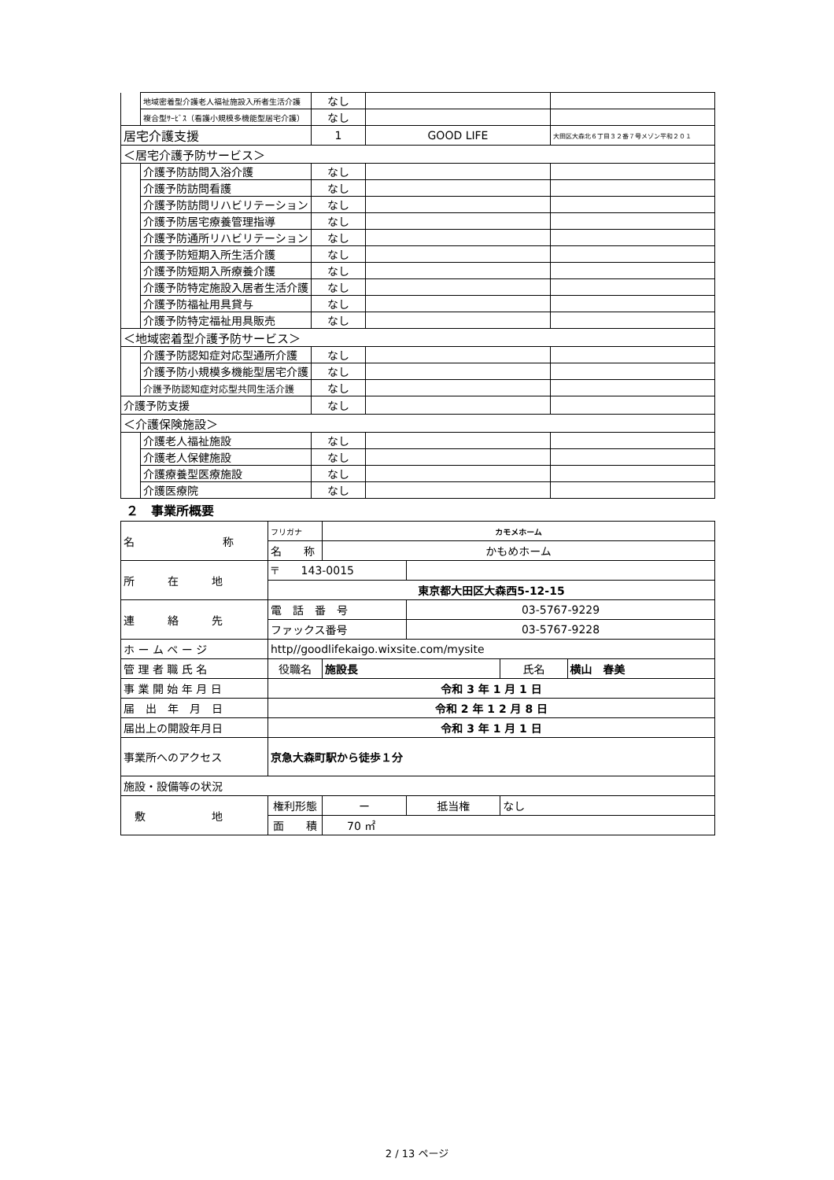| | 地域密着型介護老人福祉施設入所者生活介護 | なし | | |
| | 複合型ｻｰﾋﾞｽ（看護小規模多機能型居宅介護） | なし | | |
| 居宅介護支援 | | 1 | GOOD LIFE | 大田区大森北６丁目３２番７号メゾン平和２０１ |
| ＜居宅介護予防サービス＞ | | | | |
| | 介護予防訪問入浴介護 | なし | | |
| | 介護予防訪問看護 | なし | | |
| | 介護予防訪問リハビリテーション | なし | | |
| | 介護予防居宅療養管理指導 | なし | | |
| | 介護予防通所リハビリテーション | なし | | |
| | 介護予防短期入所生活介護 | なし | | |
| | 介護予防短期入所療養介護 | なし | | |
| | 介護予防特定施設入居者生活介護 | なし | | |
| | 介護予防福祉用具貸与 | なし | | |
| | 介護予防特定福祉用具販売 | なし | | |
| ＜地域密着型介護予防サービス＞ | | | | |
| | 介護予防認知症対応型通所介護 | なし | | |
| | 介護予防小規模多機能型居宅介護 | なし | | |
| | 介護予防認知症対応型共同生活介護 | なし | | |
| 介護予防支援 | | なし | | |
| ＜介護保険施設＞ | | | | |
| | 介護老人福祉施設 | なし | | |
| | 介護老人保健施設 | なし | | |
| | 介護療養型医療施設 | なし | | |
| | 介護医療院 | なし | | |
２　事業所概要
| 名 称 | フリガナ | カモメホーム | | | |
| | 名 称 | かもめホーム | | | |
| 所 在 地 | 〒 143-0015 | | | | |
| | 東京都大田区大森西5-12-15 | | | | |
| 連 絡 先 | 電 話 番 号 | | 03-5767-9229 | | |
| | ファックス番号 | | 03-5767-9228 | | |
| ホ ー ム ペ ー ジ | http//goodlifekaigo.wixsite.com/mysite | | | | |
| 管 理 者 職 氏 名 | 役職名 | 施設長 | | 氏名 | 横山 春美 |
| 事 業 開 始 年 月 日 | 令和 3 年 1 月 1 日 | | | | |
| 届 出 年 月 日 | 令和 2 年 1 2 月 8 日 | | | | |
| 届出上の開設年月日 | 令和 3 年 1 月 1 日 | | | | |
| 事業所へのアクセス | 京急大森町駅から徒歩１分 | | | | |
| 施設・設備等の状況 | | | | | |
| 敷 地 | 権利形態 | ー | 抵当権 | なし | |
| | 面 積 | 70 ㎡ | | | |
2 / 13 ページ